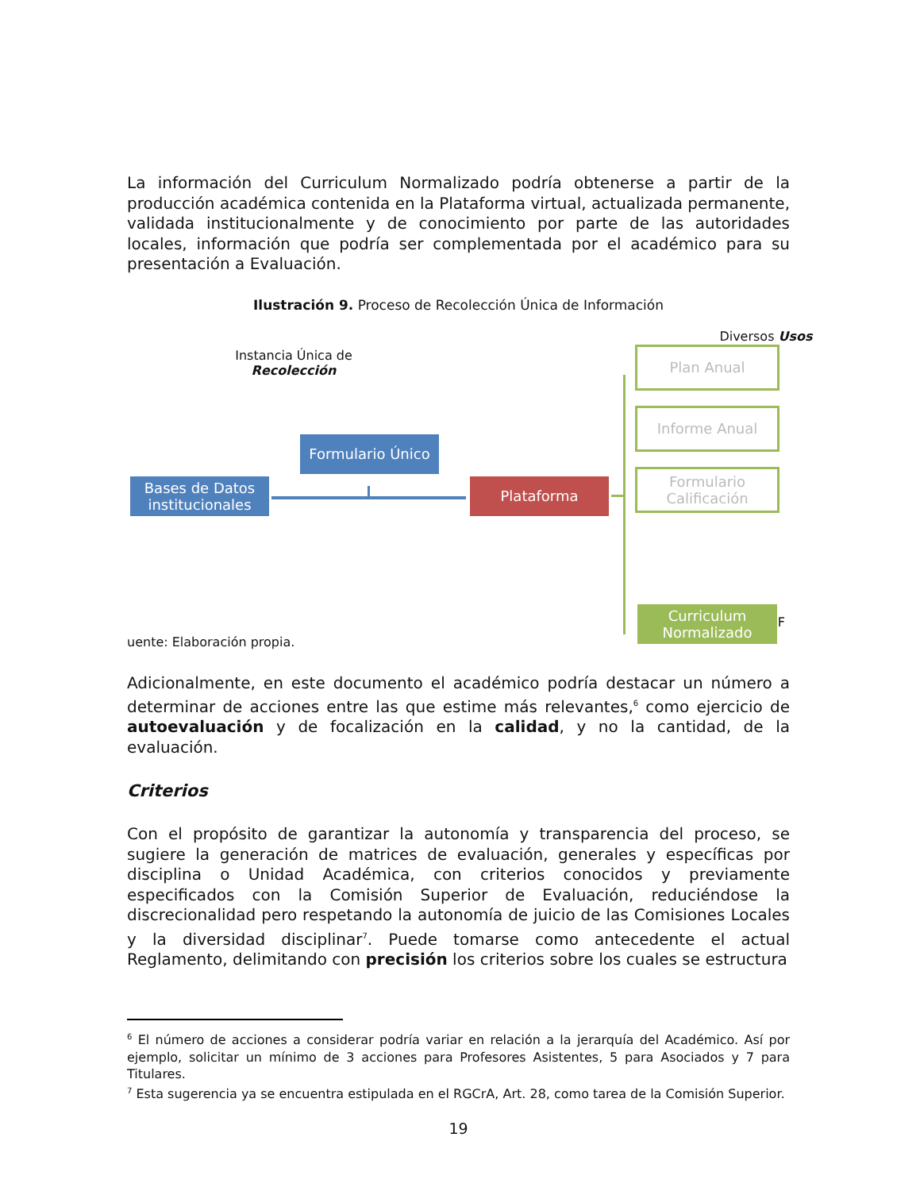La información del Curriculum Normalizado podría obtenerse a partir de la producción académica contenida en la Plataforma virtual, actualizada permanente, validada institucionalmente y de conocimiento por parte de las autoridades locales, información que podría ser complementada por el académico para su presentación a Evaluación.
Ilustración 9. Proceso de Recolección Única de Información
Diversos Usos
Instancia Única de
Recolección
Bases de Datos institucionales
Formulario Único
Plataforma
Plan Anual
Informe Anual
Formulario Calificación
Curriculum Normalizado
F
uente: Elaboración propia.
Adicionalmente, en este documento el académico podría destacar un número a determinar de acciones entre las que estime más relevantes,<sup>6</sup> como ejercicio de autoevaluación y de focalización en la calidad, y no la cantidad, de la evaluación.
Criterios
Con el propósito de garantizar la autonomía y transparencia del proceso, se sugiere la generación de matrices de evaluación, generales y específicas por disciplina o Unidad Académica, con criterios conocidos y previamente especificados con la Comisión Superior de Evaluación, reduciéndose la discrecionalidad pero respetando la autonomía de juicio de las Comisiones Locales y la diversidad disciplinar<sup>7</sup>. Puede tomarse como antecedente el actual Reglamento, delimitando con precisión los criterios sobre los cuales se estructura
<sup>6</sup> El número de acciones a considerar podría variar en relación a la jerarquía del Académico. Así por ejemplo, solicitar un mínimo de 3 acciones para Profesores Asistentes, 5 para Asociados y 7 para Titulares.
<sup>7</sup> Esta sugerencia ya se encuentra estipulada en el RGCrA, Art. 28, como tarea de la Comisión Superior.
19